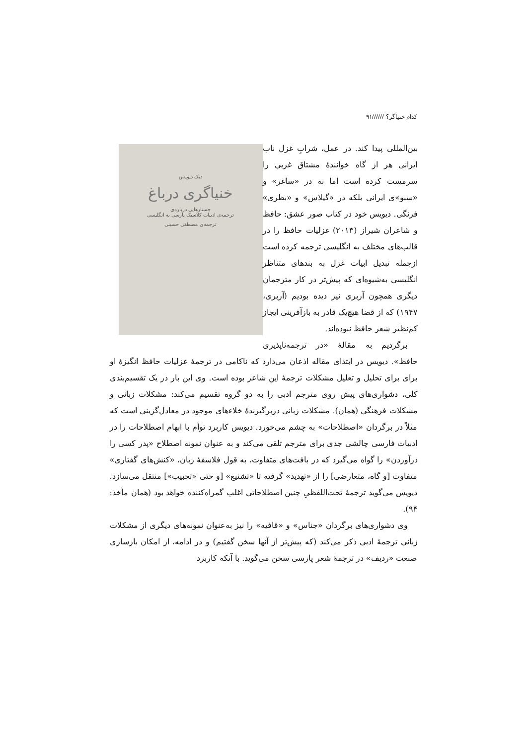کدام خنیاگر؟ //////۹۱
دیک دیویس
خنیاگری درباغ
جستارهایی درباره‌ی
ترجمه‌ی ادبیات کلاسیک پارسی به انگلیسی
ترجمه‌ی مصطفی حسینی
بین‌المللی پیدا کند. در عمل، شرابِ غزل ناب ایرانی هر از گاه خوانندهٔ مشتاق غربی را سرمست کرده است اما نه در «ساغر» و «سبو»ی ایرانی بلکه در «گیلاس» و «بطری» فرنگی. دیویس خود در کتاب صور عشق: حافظ و شاعران شیراز (۲۰۱۳) غزلیات حافظ را در قالب‌های مختلف به انگلیسی ترجمه کرده است ازجمله تبدیل ابیات غزل به بندهای متناظر انگلیسی به‌شیوه‌ای که پیش‌تر در کار مترجمان دیگری همچون آربری نیز دیده بودیم (آربری، ۱۹۴۷) که از قضا هیچ‌یک قادر به بازآفرینی ایجاز کم‌نظیر شعر حافظ نبوده‌اند.
برگردیم به مقالهٔ «در ترجمه‌ناپذیری حافظ». دیویس در ابتدای مقاله اذعان می‌دارد که ناکامی در ترجمهٔ غزلیات حافظ انگیزهٔ او برای برای تحلیل و تعلیل مشکلات ترجمهٔ این شاعر بوده است. وی این بار در یک تقسیم‌بندی کلی، دشواری‌های پیش روی مترجم ادبی را به دو گروه تقسیم می‌کند: مشکلات زبانی و مشکلات فرهنگی (همان). مشکلات زبانی دربرگیرندهٔ خلاءهای موجود در معادل‌گزینی است که مثلاً در برگردان «اصطلاحات» به چشم می‌خورد. دیویس کاربرد توأم با ابهام اصطلاحات را در ادبیات فارسی چالشی جدی برای مترجم تلقی می‌کند و به عنوان نمونه اصطلاح «پدر کسی را درآوردن» را گواه می‌گیرد که در بافت‌های متفاوت، به قول فلاسفهٔ زبان، «کنش‌های گفتاری» متفاوت [و گاه، متعارضی] را از «تهدید» گرفته تا «تشنیع» [و حتی «تحبیب»] منتقل می‌سازد. دیویس می‌گوید ترجمهٔ تحت‌اللفظیِ چنین اصطلاحاتی اغلب گمراه‌کننده خواهد بود (همان مأخذ: ۹۴).
وی دشواری‌های برگردان «جناس» و «قافیه» را نیز به‌عنوان نمونه‌های دیگری از مشکلات زبانی ترجمهٔ ادبی ذکر می‌کند (که پیش‌تر از آنها سخن گفتیم) و در ادامه، از امکان بازسازی صنعت «ردیف» در ترجمهٔ شعر پارسی سخن می‌گوید. با آنکه کاربرد